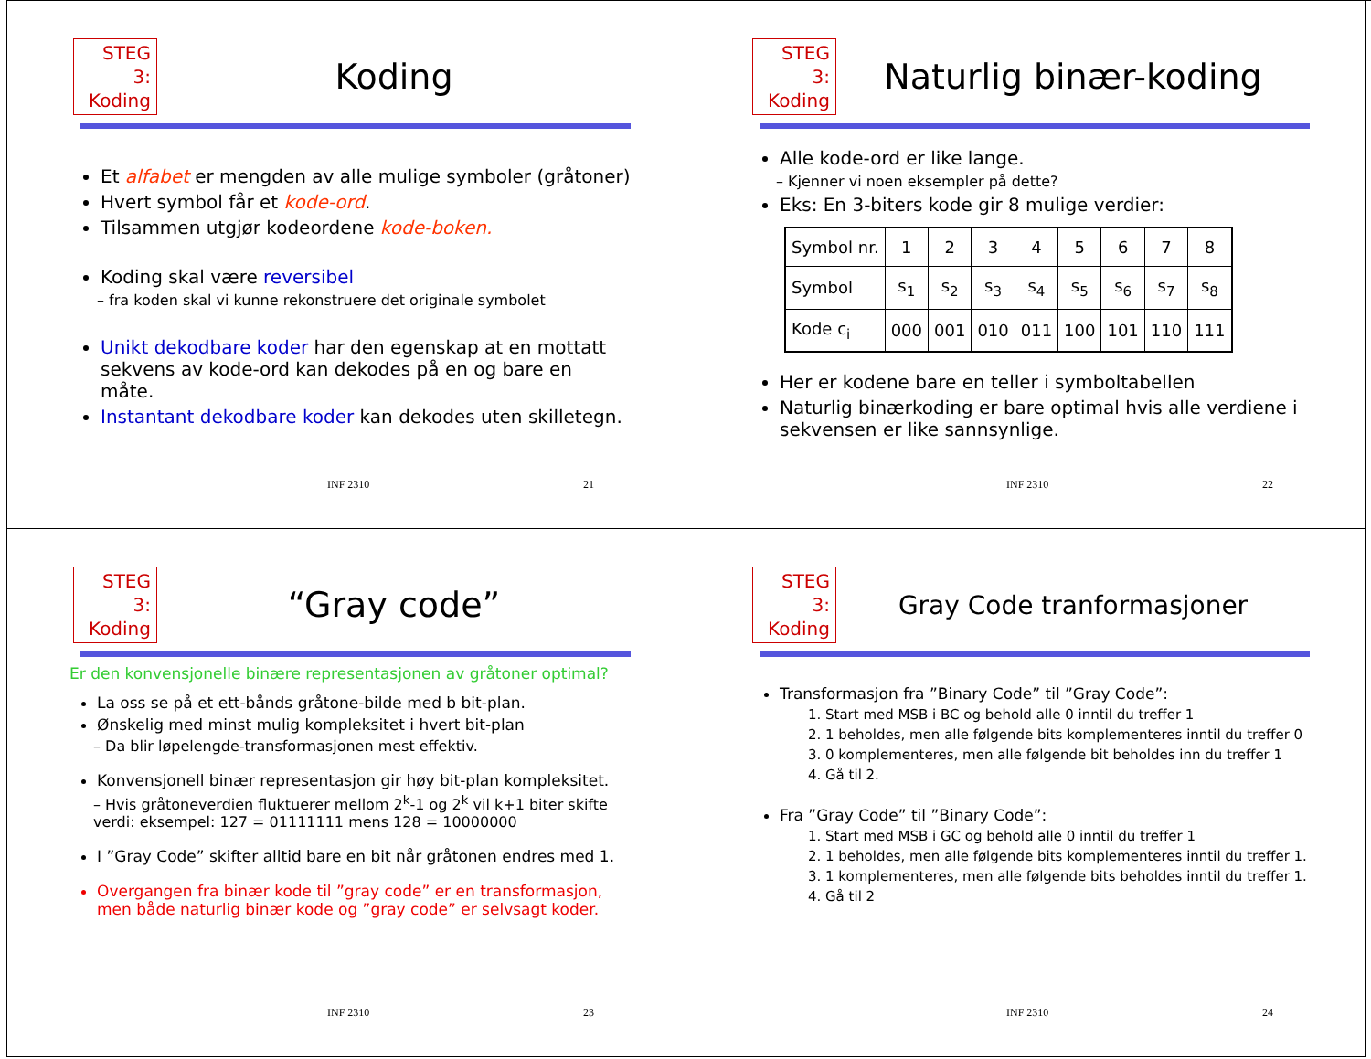STEG 3:
Koding
Koding
Et alfabet er mengden av alle mulige symboler (gråtoner)
Hvert symbol får et kode-ord.
Tilsammen utgjør kodeordene kode-boken.
Koding skal være reversibel
– fra koden skal vi kunne rekonstruere det originale symbolet
Unikt dekodbare koder har den egenskap at en mottatt sekvens av kode-ord kan dekodes på en og bare en måte.
Instantant dekodbare koder kan dekodes uten skilletegn.
INF 2310 21
STEG 3:
Koding
Naturlig binær-koding
Alle kode-ord er like lange.
– Kjenner vi noen eksempler på dette?
Eks: En 3-biters kode gir 8 mulige verdier:
| Symbol nr. | 1 | 2 | 3 | 4 | 5 | 6 | 7 | 8 |
| Symbol | s<sub>1</sub> | s<sub>2</sub> | s<sub>3</sub> | s<sub>4</sub> | s<sub>5</sub> | s<sub>6</sub> | s<sub>7</sub> | s<sub>8</sub> |
| Kode c<sub>i</sub> | 000 | 001 | 010 | 011 | 100 | 101 | 110 | 111 |
Her er kodene bare en teller i symboltabellen
Naturlig binærkoding er bare optimal hvis alle verdiene i sekvensen er like sannsynlige.
INF 2310 22
STEG 3:
Koding
“Gray code”
Er den konvensjonelle binære representasjonen av gråtoner optimal?
La oss se på et ett-bånds gråtone-bilde med b bit-plan.
Ønskelig med minst mulig kompleksitet i hvert bit-plan
– Da blir løpelengde-transformasjonen mest effektiv.
Konvensjonell binær representasjon gir høy bit-plan kompleksitet.
– Hvis gråtoneverdien fluktuerer mellom 2<sup>k</sup>-1 og 2<sup>k</sup> vil k+1 biter skifte verdi: eksempel: 127 = 01111111 mens 128 = 10000000
I ”Gray Code” skifter alltid bare en bit når gråtonen endres med 1.
Overgangen fra binær kode til ”gray code” er en transformasjon, men både naturlig binær kode og ”gray code” er selvsagt koder.
INF 2310 23
STEG 3:
Koding
Gray Code tranformasjoner
Transformasjon fra ”Binary Code” til ”Gray Code”:
1. Start med MSB i BC og behold alle 0 inntil du treffer 1
2. 1 beholdes, men alle følgende bits komplementeres inntil du treffer 0
3. 0 komplementeres, men alle følgende bit beholdes inn du treffer 1
4. Gå til 2.
Fra ”Gray Code” til ”Binary Code”:
1. Start med MSB i GC og behold alle 0 inntil du treffer 1
2. 1 beholdes, men alle følgende bits komplementeres inntil du treffer 1.
3. 1 komplementeres, men alle følgende bits beholdes inntil du treffer 1.
4. Gå til 2
INF 2310 24